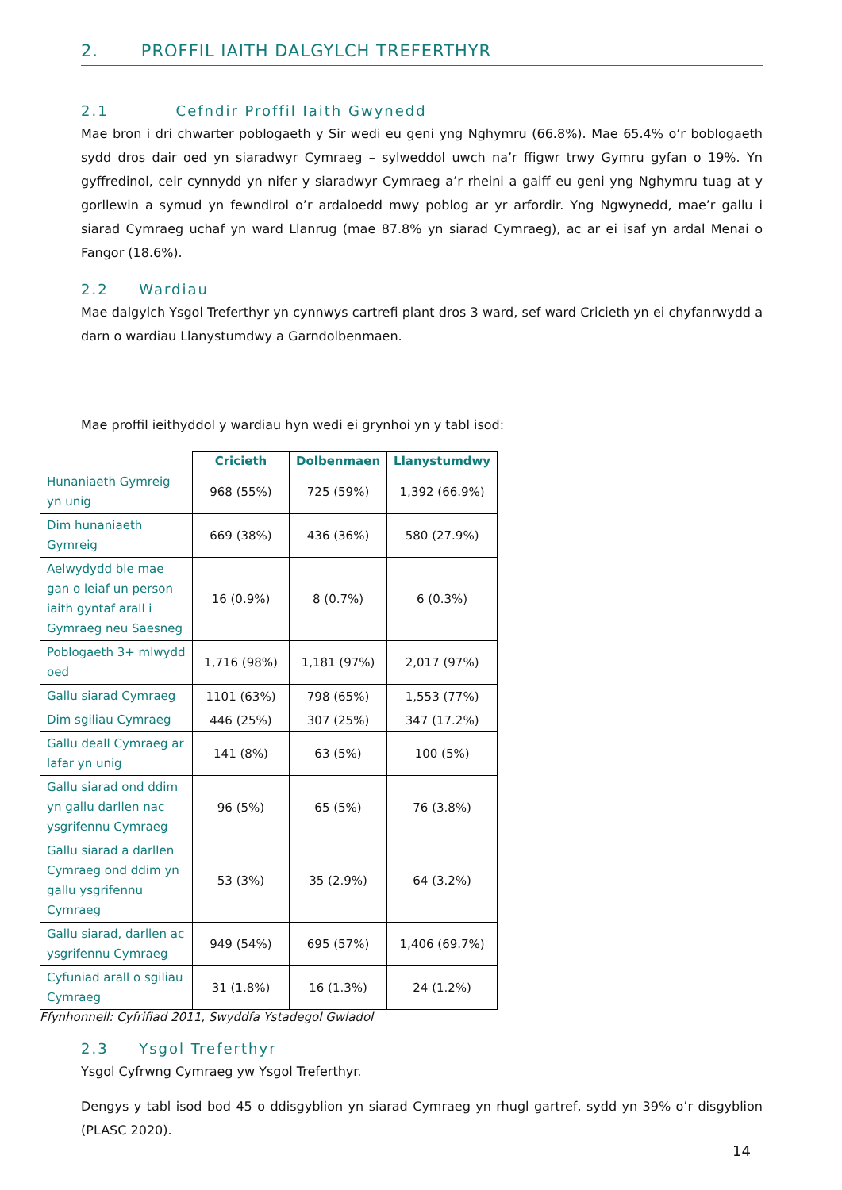2. PROFFIL IAITH DALGYLCH TREFERTHYR
2.1 Cefndir Proffil Iaith Gwynedd
Mae bron i dri chwarter poblogaeth y Sir wedi eu geni yng Nghymru (66.8%). Mae 65.4% o’r boblogaeth sydd dros dair oed yn siaradwyr Cymraeg – sylweddol uwch na’r ffigwr trwy Gymru gyfan o 19%. Yn gyffredinol, ceir cynnydd yn nifer y siaradwyr Cymraeg a’r rheini a gaiff eu geni yng Nghymru tuag at y gorllewin a symud yn fewndirol o’r ardaloedd mwy poblog ar yr arfordir. Yng Ngwynedd, mae’r gallu i siarad Cymraeg uchaf yn ward Llanrug (mae 87.8% yn siarad Cymraeg), ac ar ei isaf yn ardal Menai o Fangor (18.6%).
2.2 Wardiau
Mae dalgylch Ysgol Treferthyr yn cynnwys cartrefi plant dros 3 ward, sef ward Cricieth yn ei chyfanrwydd a darn o wardiau Llanystumdwy a Garndolbenmaen.
Mae proffil ieithyddol y wardiau hyn wedi ei grynhoi yn y tabl isod:
| | Cricieth | Dolbenmaen | Llanystumdwy |
| --- | --- | --- | --- |
| Hunaniaeth Gymreig yn unig | 968 (55%) | 725 (59%) | 1,392 (66.9%) |
| Dim hunaniaeth Gymreig | 669 (38%) | 436 (36%) | 580 (27.9%) |
| Aelwydydd ble mae gan o leiaf un person iaith gyntaf arall i Gymraeg neu Saesneg | 16 (0.9%) | 8 (0.7%) | 6 (0.3%) |
| Poblogaeth 3+ mlwydd oed | 1,716 (98%) | 1,181 (97%) | 2,017 (97%) |
| Gallu siarad Cymraeg | 1101 (63%) | 798 (65%) | 1,553 (77%) |
| Dim sgiliau Cymraeg | 446 (25%) | 307 (25%) | 347 (17.2%) |
| Gallu deall Cymraeg ar lafar yn unig | 141 (8%) | 63 (5%) | 100 (5%) |
| Gallu siarad ond ddim yn gallu darllen nac ysgrifennu Cymraeg | 96 (5%) | 65 (5%) | 76 (3.8%) |
| Gallu siarad a darllen Cymraeg ond ddim yn gallu ysgrifennu Cymraeg | 53 (3%) | 35 (2.9%) | 64 (3.2%) |
| Gallu siarad, darllen ac ysgrifennu Cymraeg | 949 (54%) | 695 (57%) | 1,406 (69.7%) |
| Cyfuniad arall o sgiliau Cymraeg | 31 (1.8%) | 16 (1.3%) | 24 (1.2%) |
Ffynhonnell: Cyfrifiad 2011, Swyddfa Ystadegol Gwladol
2.3 Ysgol Treferthyr
Ysgol Cyfrwng Cymraeg yw Ysgol Treferthyr.
Dengys y tabl isod bod 45 o ddisgyblion yn siarad Cymraeg yn rhugl gartref, sydd yn 39% o’r disgyblion (PLASC 2020).
14